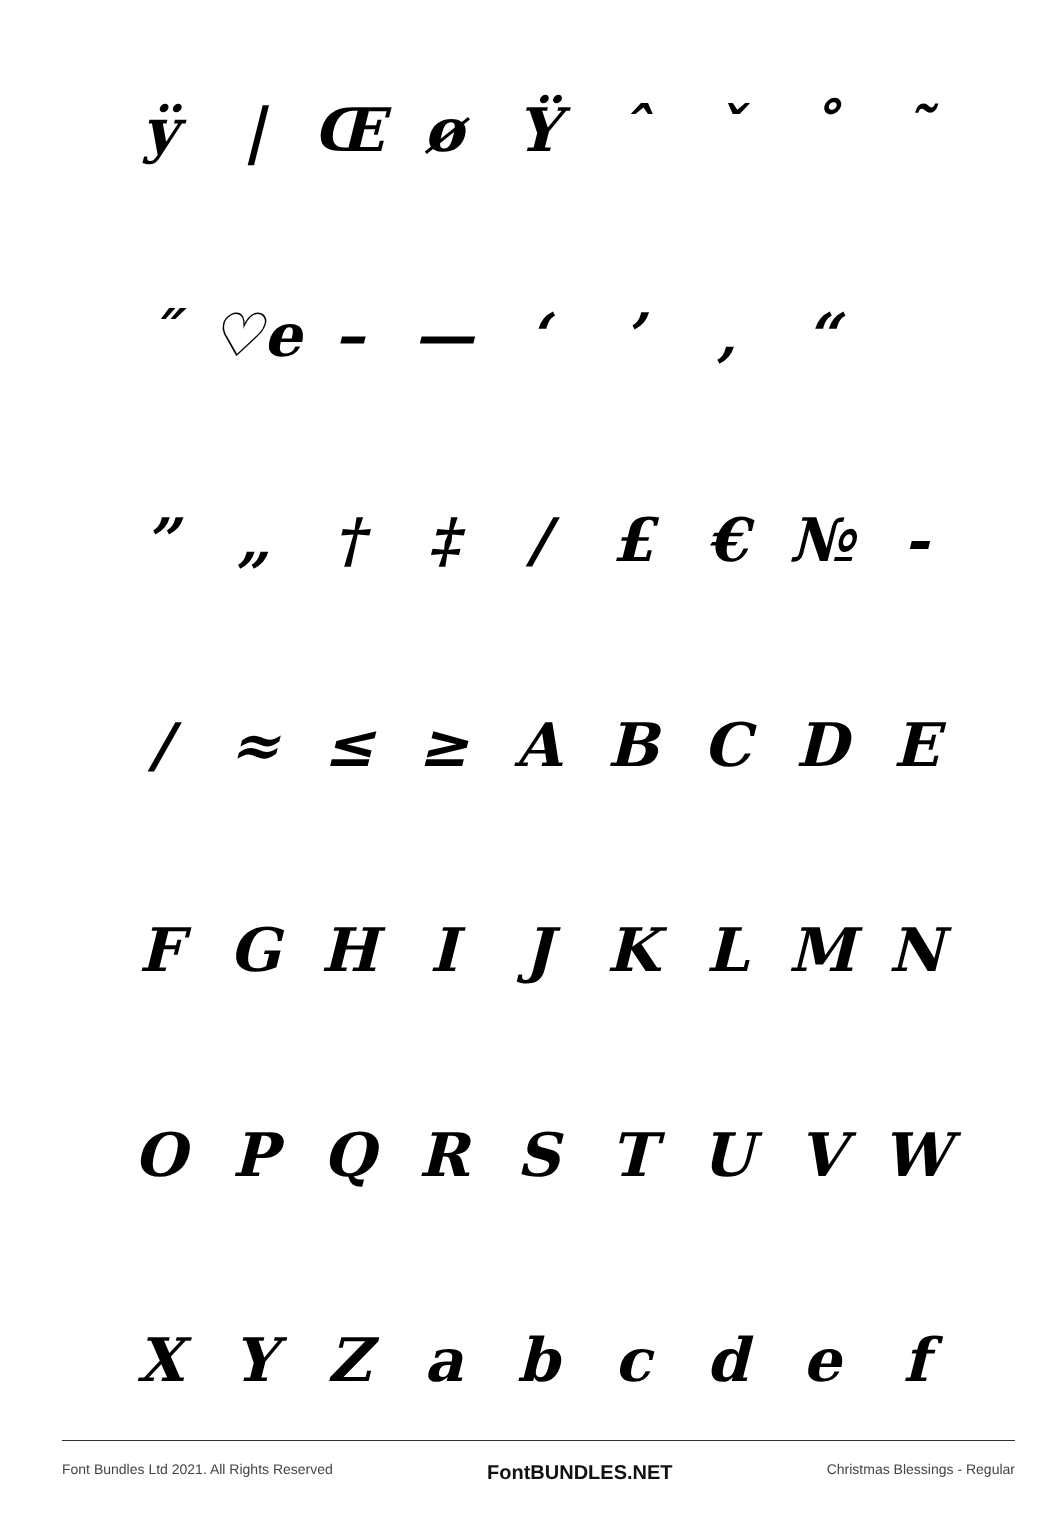ÿ | ŒøŸˆˇ ˚ ˜
˝ ♡e – — ‘’ ‚ “
” „ † ‡ / £ € № -
/ ≈ ≤ ≥ ABCDE
FGHIJKLMN
OPQRSTUVW
XYZabcdef
Font Bundles Ltd 2021. All Rights Reserved FontBUNDLES.NET Christmas Blessings - Regular